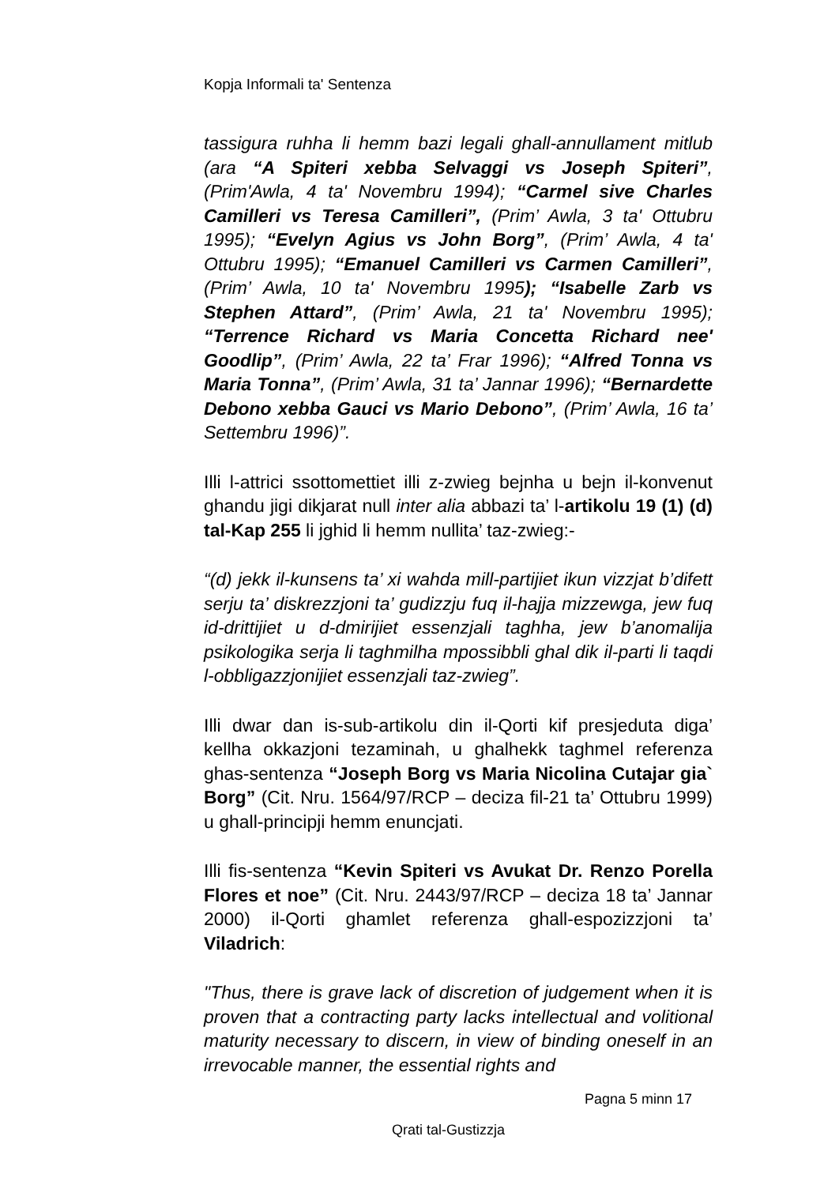Kopja Informali ta' Sentenza
tassigura ruhha li hemm bazi legali ghall-annullament mitlub (ara “A Spiteri xebba Selvaggi vs Joseph Spiteri”, (Prim'Awla, 4 ta' Novembru 1994); “Carmel sive Charles Camilleri vs Teresa Camilleri”, (Prim’ Awla, 3 ta' Ottubru 1995); “Evelyn Agius vs John Borg”, (Prim’ Awla, 4 ta' Ottubru 1995); “Emanuel Camilleri vs Carmen Camilleri”, (Prim’ Awla, 10 ta' Novembru 1995); “Isabelle Zarb vs Stephen Attard”, (Prim’ Awla, 21 ta' Novembru 1995); “Terrence Richard vs Maria Concetta Richard nee' Goodlip”, (Prim’ Awla, 22 ta’ Frar 1996); “Alfred Tonna vs Maria Tonna”, (Prim’ Awla, 31 ta’ Jannar 1996); “Bernardette Debono xebba Gauci vs Mario Debono”, (Prim’ Awla, 16 ta’ Settembru 1996)”.
Illi l-attrici ssottomettiet illi z-zwieg bejnha u bejn il-konvenut ghandu jigi dikjarat null inter alia abbazi ta’ l-artikolu 19 (1) (d) tal-Kap 255 li jghid li hemm nullita’ taz-zwieg:-
“(d) jekk il-kunsens ta’ xi wahda mill-partijiet ikun vizzjat b’difett serju ta’ diskrezzjoni ta’ gudizzju fuq il-hajja mizzewga, jew fuq id-drittijiet u d-dmirijiet essenzjali taghha, jew b’anomalija psikologika serja li taghmilha mpossibbli ghal dik il-parti li taqdi l-obbligazzjonijiet essenzjali taz-zwieg”.
Illi dwar dan is-sub-artikolu din il-Qorti kif presjeduta diga’ kellha okkazjoni tezaminah, u ghalhekk taghmel referenza ghas-sentenza “Joseph Borg vs Maria Nicolina Cutajar gia` Borg” (Cit. Nru. 1564/97/RCP – deciza fil-21 ta’ Ottubru 1999) u ghall-principji hemm enuncjati.
Illi fis-sentenza “Kevin Spiteri vs Avukat Dr. Renzo Porella Flores et noe” (Cit. Nru. 2443/97/RCP – deciza 18 ta’ Jannar 2000) il-Qorti ghamlet referenza ghall-espozizzjoni ta’ Viladrich:
"Thus, there is grave lack of discretion of judgement when it is proven that a contracting party lacks intellectual and volitional maturity necessary to discern, in view of binding oneself in an irrevocable manner, the essential rights and
Pagna 5 minn 17
Qrati tal-Gustizzja